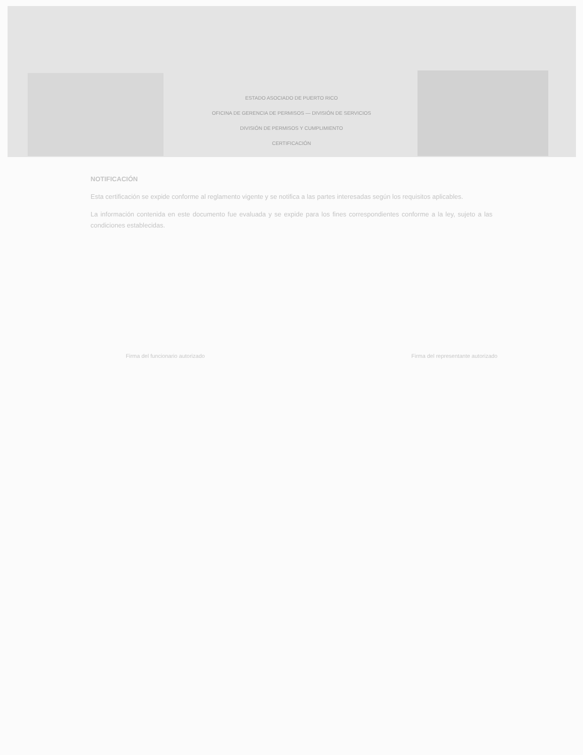ESTADO ASOCIADO DE PUERTO RICO
OFICINA DE GERENCIA DE PERMISOS — DIVISIÓN DE SERVICIOS
DIVISIÓN DE PERMISOS Y CUMPLIMIENTO
CERTIFICACIÓN
NOTIFICACIÓN
Esta certificación se expide conforme al reglamento vigente y se notifica a las partes interesadas según los requisitos aplicables.
La información contenida en este documento fue evaluada y se expide para los fines correspondientes conforme a la ley, sujeto a las condiciones establecidas.
Firma del funcionario autorizado
Firma del representante autorizado